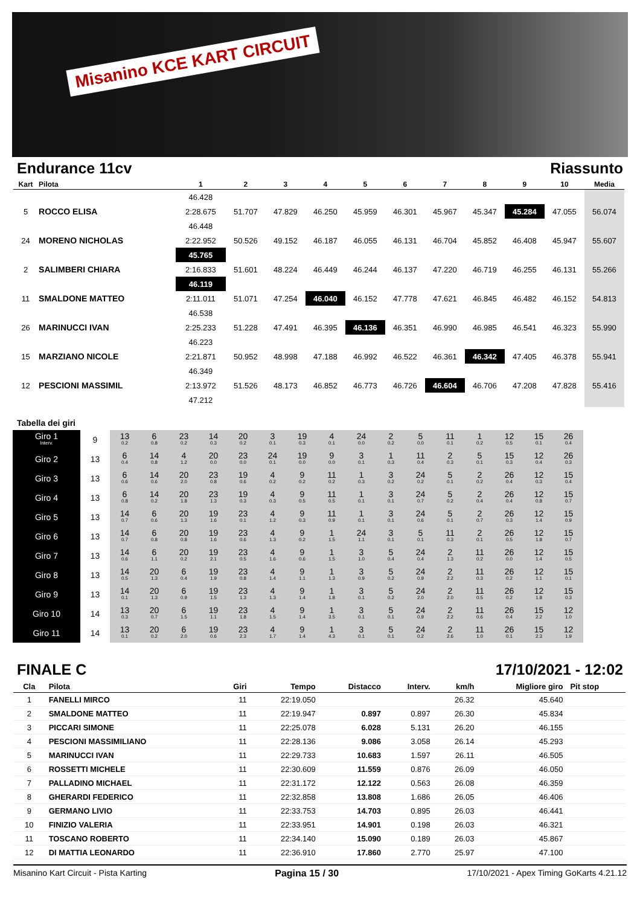Misanino KCE KART CIRCUIT
Endurance 11cv Riassunto
| Kart | Pilota | 1 | 2 | 3 | 4 | 5 | 6 | 7 | 8 | 9 | 10 | Media |
| --- | --- | --- | --- | --- | --- | --- | --- | --- | --- | --- | --- | --- |
| | | 46.428 | | | | | | | | | | |
| 5 | ROCCO ELISA | 2:28.675 | 51.707 | 47.829 | 46.250 | 45.959 | 46.301 | 45.967 | 45.347 | 45.284 | 47.055 | 56.074 |
| | | 46.448 | | | | | | | | | | |
| 24 | MORENO NICHOLAS | 2:22.952 | 50.526 | 49.152 | 46.187 | 46.055 | 46.131 | 46.704 | 45.852 | 46.408 | 45.947 | 55.607 |
| | | 45.765 | | | | | | | | | | |
| 2 | SALIMBERI CHIARA | 2:16.833 | 51.601 | 48.224 | 46.449 | 46.244 | 46.137 | 47.220 | 46.719 | 46.255 | 46.131 | 55.266 |
| | | 46.119 | | | | | | | | | | |
| 11 | SMALDONE MATTEO | 2:11.011 | 51.071 | 47.254 | 46.040 | 46.152 | 47.778 | 47.621 | 46.845 | 46.482 | 46.152 | 54.813 |
| | | 46.538 | | | | | | | | | | |
| 26 | MARINUCCI IVAN | 2:25.233 | 51.228 | 47.491 | 46.395 | 46.136 | 46.351 | 46.990 | 46.985 | 46.541 | 46.323 | 55.990 |
| | | 46.223 | | | | | | | | | | |
| 15 | MARZIANO NICOLE | 2:21.871 | 50.952 | 48.998 | 47.188 | 46.992 | 46.522 | 46.361 | 46.342 | 47.405 | 46.378 | 55.941 |
| | | 46.349 | | | | | | | | | | |
| 12 | PESCIONI MASSIMIL | 2:13.972 | 51.526 | 48.173 | 46.852 | 46.773 | 46.726 | 46.604 | 46.706 | 47.208 | 47.828 | 55.416 |
| | | 47.212 | | | | | | | | | | |
Tabella dei giri
| Giro 1 Interv. | 9 | 13 0.2 | 6 0.8 | 23 0.2 | 14 0.3 | 20 0.2 | 3 0.1 | 19 0.3 | 4 0.1 | 24 0.0 | 2 0.2 | 5 0.0 | 11 0.1 | 1 0.2 | 12 0.5 | 15 0.1 | 26 0.4 |
| Giro 2 | 13 | 6 0.4 | 14 0.8 | 4 1.2 | 20 0.0 | 23 0.0 | 24 0.1 | 19 0.0 | 9 0.0 | 3 0.1 | 1 0.3 | 11 0.4 | 2 0.3 | 5 0.1 | 15 0.3 | 12 0.4 | 26 0.3 |
| Giro 3 | 13 | 6 0.6 | 14 0.6 | 20 2.0 | 23 0.8 | 19 0.6 | 4 0.2 | 9 0.2 | 11 0.2 | 1 0.3 | 3 0.2 | 24 0.2 | 5 0.1 | 2 0.2 | 26 0.4 | 12 0.3 | 15 0.4 |
| Giro 4 | 13 | 6 0.8 | 14 0.2 | 20 1.8 | 23 1.3 | 19 0.3 | 4 0.3 | 9 0.5 | 11 0.5 | 1 0.1 | 3 0.1 | 24 0.7 | 5 0.2 | 2 0.4 | 26 0.4 | 12 0.8 | 15 0.7 |
| Giro 5 | 13 | 14 0.7 | 6 0.6 | 20 1.3 | 19 1.6 | 23 0.1 | 4 1.2 | 9 0.3 | 11 0.9 | 1 0.1 | 3 0.1 | 24 0.6 | 5 0.1 | 2 0.7 | 26 0.3 | 12 1.4 | 15 0.9 |
| Giro 6 | 13 | 14 0.7 | 6 0.8 | 20 0.8 | 19 1.6 | 23 0.6 | 4 1.3 | 9 0.2 | 1 1.5 | 24 1.1 | 3 0.1 | 5 0.1 | 11 0.3 | 2 0.1 | 26 0.5 | 12 1.8 | 15 0.7 |
| Giro 7 | 13 | 14 0.6 | 6 1.1 | 20 0.2 | 19 2.1 | 23 0.5 | 4 1.6 | 9 0.6 | 1 1.5 | 3 1.0 | 5 0.4 | 24 0.4 | 2 1.3 | 11 0.2 | 26 0.0 | 12 1.4 | 15 0.5 |
| Giro 8 | 13 | 14 0.5 | 20 1.3 | 6 0.4 | 19 1.9 | 23 0.8 | 4 1.4 | 9 1.1 | 1 1.3 | 3 0.9 | 5 0.2 | 24 0.9 | 2 2.2 | 11 0.3 | 26 0.2 | 12 1.1 | 15 0.1 |
| Giro 9 | 13 | 14 0.1 | 20 1.3 | 6 0.9 | 19 1.5 | 23 1.3 | 4 1.3 | 9 1.4 | 1 1.8 | 3 0.1 | 5 0.2 | 24 2.0 | 2 2.0 | 11 0.5 | 26 0.2 | 12 1.8 | 15 0.3 |
| Giro 10 | 14 | 13 0.3 | 20 0.7 | 6 1.5 | 19 1.1 | 23 1.8 | 4 1.5 | 9 1.4 | 1 3.5 | 3 0.1 | 5 0.1 | 24 0.9 | 2 2.2 | 11 0.6 | 26 0.4 | 15 2.2 | 12 1.0 |
| Giro 11 | 14 | 13 0.1 | 20 0.2 | 6 2.0 | 19 0.6 | 23 2.3 | 4 1.7 | 9 1.4 | 1 4.3 | 3 0.1 | 5 0.1 | 24 0.2 | 2 2.6 | 11 1.0 | 26 0.1 | 15 2.3 | 12 1.9 |
FINALE C 17/10/2021 - 12:02
| Cla | Pilota | Giri | Tempo | Distacco | Interv. | km/h | Migliore giro | Pit stop |
| --- | --- | --- | --- | --- | --- | --- | --- | --- |
| 1 | FANELLI MIRCO | 11 | 22:19.050 | | | 26.32 | 45.640 | |
| 2 | SMALDONE MATTEO | 11 | 22:19.947 | 0.897 | 0.897 | 26.30 | 45.834 | |
| 3 | PICCARI SIMONE | 11 | 22:25.078 | 6.028 | 5.131 | 26.20 | 46.155 | |
| 4 | PESCIONI MASSIMILIANO | 11 | 22:28.136 | 9.086 | 3.058 | 26.14 | 45.293 | |
| 5 | MARINUCCI IVAN | 11 | 22:29.733 | 10.683 | 1.597 | 26.11 | 46.505 | |
| 6 | ROSSETTI MICHELE | 11 | 22:30.609 | 11.559 | 0.876 | 26.09 | 46.050 | |
| 7 | PALLADINO MICHAEL | 11 | 22:31.172 | 12.122 | 0.563 | 26.08 | 46.359 | |
| 8 | GHERARDI FEDERICO | 11 | 22:32.858 | 13.808 | 1.686 | 26.05 | 46.406 | |
| 9 | GERMANO LIVIO | 11 | 22:33.753 | 14.703 | 0.895 | 26.03 | 46.441 | |
| 10 | FINIZIO VALERIA | 11 | 22:33.951 | 14.901 | 0.198 | 26.03 | 46.321 | |
| 11 | TOSCANO ROBERTO | 11 | 22:34.140 | 15.090 | 0.189 | 26.03 | 45.867 | |
| 12 | DI MATTIA LEONARDO | 11 | 22:36.910 | 17.860 | 2.770 | 25.97 | 47.100 | |
Misanino Kart Circuit - Pista Karting Pagina 15 / 30 17/10/2021 - Apex Timing GoKarts 4.21.12